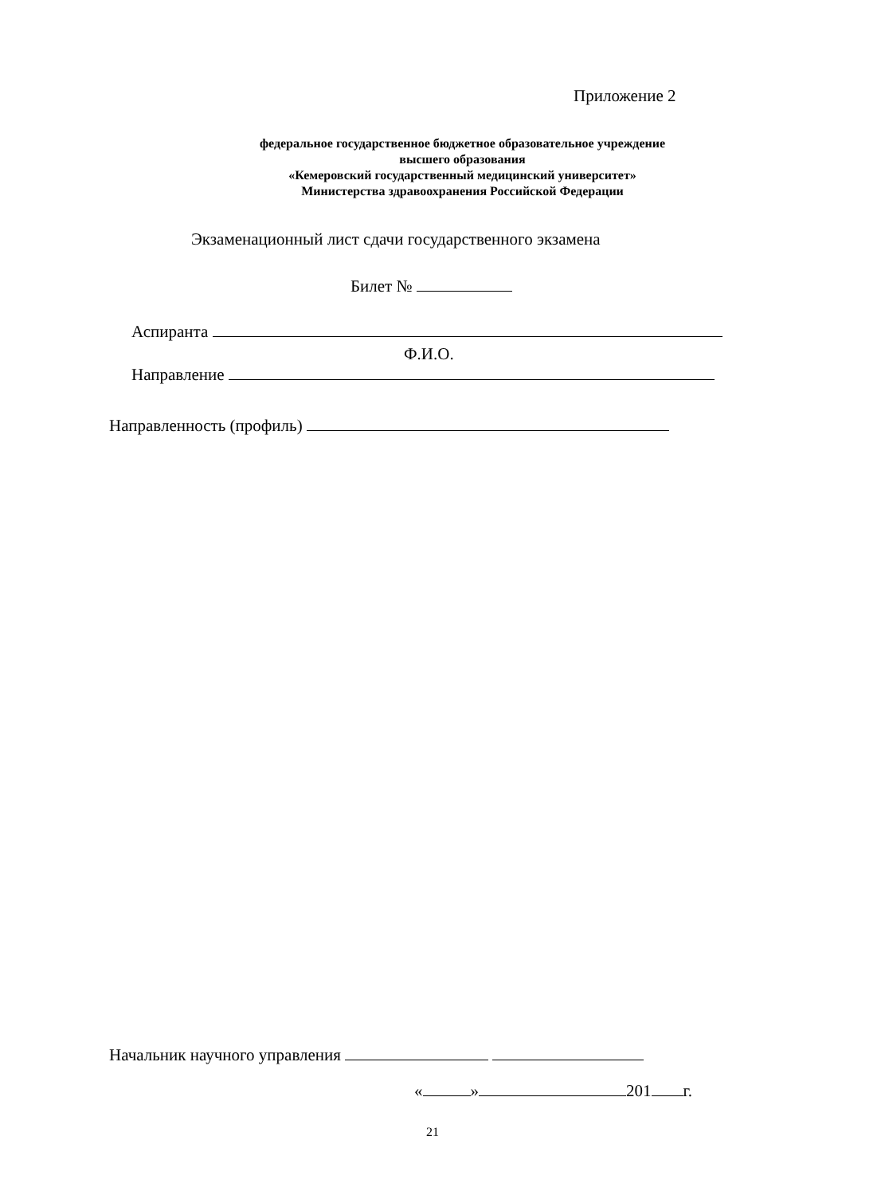Приложение 2
федеральное государственное бюджетное образовательное учреждение
высшего образования
«Кемеровский государственный медицинский университет»
Министерства здравоохранения Российской Федерации
Экзаменационный лист сдачи государственного экзамена
Билет №
Аспиранта
Ф.И.О.
Направление
Направленность (профиль)
Начальник научного управления
« » 201 г.
21